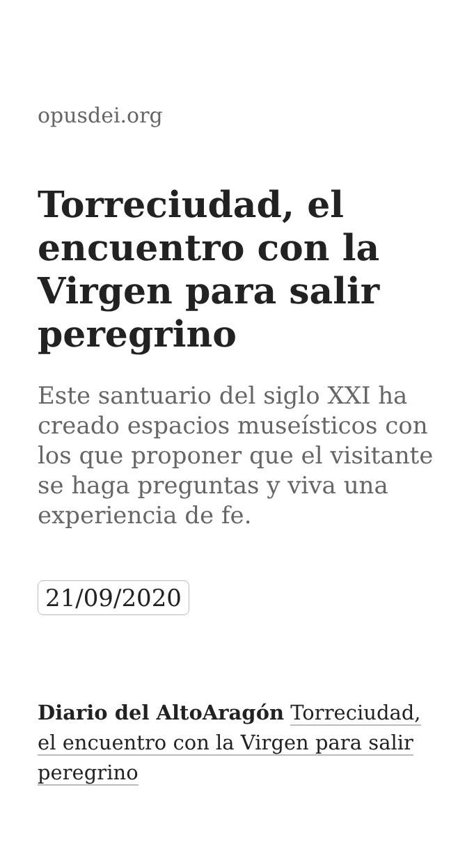opusdei.org
Torreciudad, el encuentro con la Virgen para salir peregrino
Este santuario del siglo XXI ha creado espacios museísticos con los que proponer que el visitante se haga preguntas y viva una experiencia de fe.
21/09/2020
Diario del AltoAragón Torreciudad, el encuentro con la Virgen para salir peregrino